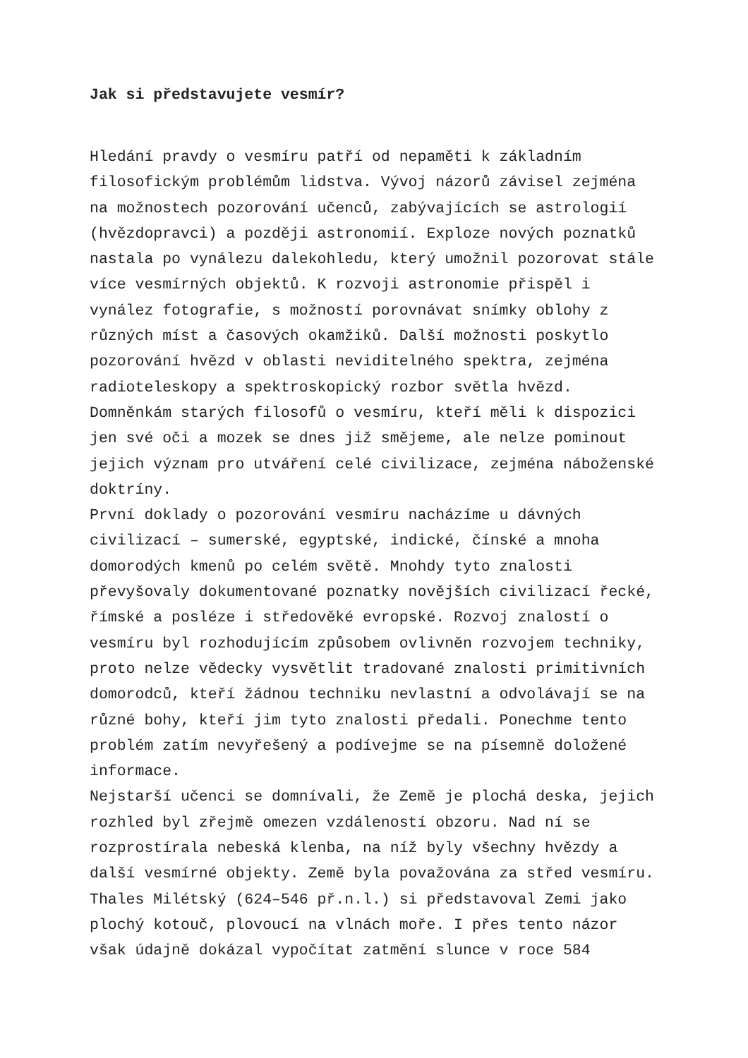Jak si představujete vesmír?
Hledání pravdy o vesmíru patří od nepaměti k základním
filosofickým problémům lidstva. Vývoj názorů závisel zejména
na možnostech pozorování učenců, zabývajících se astrologií
(hvězdopravci) a později astronomií. Exploze nových poznatků
nastala po vynálezu dalekohledu, který umožnil pozorovat stále
více vesmírných objektů. K rozvoji astronomie přispěl i
vynález fotografie, s možností porovnávat snímky oblohy z
různých míst a časových okamžiků. Další možnosti poskytlo
pozorování hvězd v oblasti neviditelného spektra, zejména
radioteleskopy a spektroskopický rozbor světla hvězd.
Domněnkám starých filosofů o vesmíru, kteří měli k dispozici
jen své oči a mozek se dnes již smějeme, ale nelze pominout
jejich význam pro utváření celé civilizace, zejména náboženské
doktríny.
První doklady o pozorování vesmíru nacházíme u dávných
civilizací – sumerské, egyptské, indické, čínské a mnoha
domorodých kmenů po celém světě. Mnohdy tyto znalosti
převyšovaly dokumentované poznatky novějších civilizací řecké,
římské a posléze i středověké evropské. Rozvoj znalostí o
vesmíru byl rozhodujícím způsobem ovlivněn rozvojem techniky,
proto nelze vědecky vysvětlit tradované znalosti primitivních
domorodců, kteří žádnou techniku nevlastní a odvolávají se na
různé bohy, kteří jim tyto znalosti předali. Ponechme tento
problém zatím nevyřešený a podívejme se na písemně doložené
informace.
Nejstarší učenci se domnívali, že Země je plochá deska, jejich
rozhled byl zřejmě omezen vzdáleností obzoru. Nad ní se
rozprostírala nebeská klenba, na níž byly všechny hvězdy a
další vesmírné objekty. Země byla považována za střed vesmíru.
Thales Milétský (624–546 př.n.l.) si představoval Zemi jako
plochý kotouč, plovoucí na vlnách moře. I přes tento názor
však údajně dokázal vypočítat zatmění slunce v roce 584